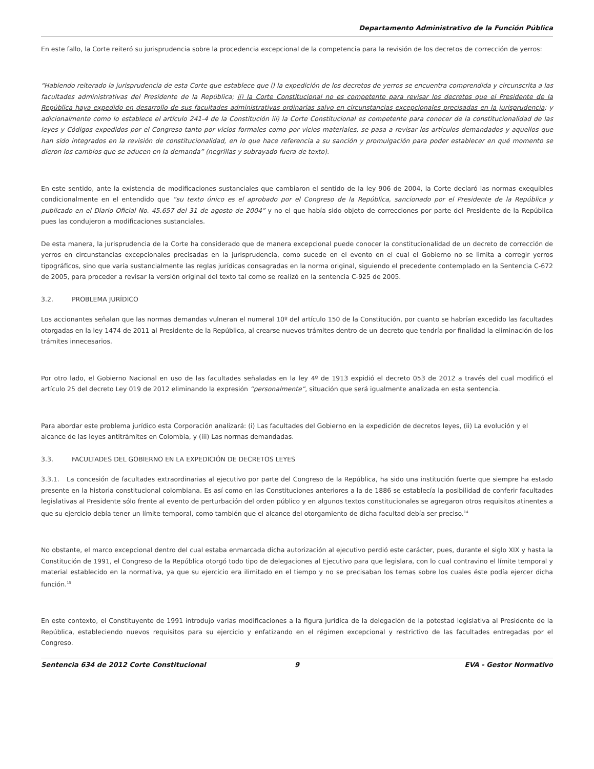Departamento Administrativo de la Función Pública
En este fallo, la Corte reiteró su jurisprudencia sobre la procedencia excepcional de la competencia para la revisión de los decretos de corrección de yerros:
“Habiendo reiterado la jurisprudencia de esta Corte que establece que i) la expedición de los decretos de yerros se encuentra comprendida y circunscrita a las facultades administrativas del Presidente de la República; ii) la Corte Constitucional no es competente para revisar los decretos que el Presidente de la República haya expedido en desarrollo de sus facultades administrativas ordinarias salvo en circunstancias excepcionales precisadas en la jurisprudencia; y adicionalmente como lo establece el artículo 241-4 de la Constitución iii) la Corte Constitucional es competente para conocer de la constitucionalidad de las leyes y Códigos expedidos por el Congreso tanto por vicios formales como por vicios materiales, se pasa a revisar los artículos demandados y aquellos que han sido integrados en la revisión de constitucionalidad, en lo que hace referencia a su sanción y promulgación para poder establecer en qué momento se dieron los cambios que se aducen en la demanda” (negrillas y subrayado fuera de texto).
En este sentido, ante la existencia de modificaciones sustanciales que cambiaron el sentido de la ley 906 de 2004, la Corte declaró las normas exequibles condicionalmente en el entendido que “su texto único es el aprobado por el Congreso de la República, sancionado por el Presidente de la República y publicado en el Diario Oficial No. 45.657 del 31 de agosto de 2004” y no el que había sido objeto de correcciones por parte del Presidente de la República pues las condujeron a modificaciones sustanciales.
De esta manera, la jurisprudencia de la Corte ha considerado que de manera excepcional puede conocer la constitucionalidad de un decreto de corrección de yerros en circunstancias excepcionales precisadas en la jurisprudencia, como sucede en el evento en el cual el Gobierno no se limita a corregir yerros tipográficos, sino que varía sustancialmente las reglas jurídicas consagradas en la norma original, siguiendo el precedente contemplado en la Sentencia C-672 de 2005, para proceder a revisar la versión original del texto tal como se realizó en la sentencia C-925 de 2005.
3.2. PROBLEMA JURÍDICO
Los accionantes señalan que las normas demandas vulneran el numeral 10º del artículo 150 de la Constitución, por cuanto se habrían excedido las facultades otorgadas en la ley 1474 de 2011 al Presidente de la República, al crearse nuevos trámites dentro de un decreto que tendría por finalidad la eliminación de los trámites innecesarios.
Por otro lado, el Gobierno Nacional en uso de las facultades señaladas en la ley 4º de 1913 expidió el decreto 053 de 2012 a través del cual modificó el artículo 25 del decreto Ley 019 de 2012 eliminando la expresión “personalmente”, situación que será igualmente analizada en esta sentencia.
Para abordar este problema jurídico esta Corporación analizará: (i) Las facultades del Gobierno en la expedición de decretos leyes, (ii) La evolución y el alcance de las leyes antitrámites en Colombia, y (iii) Las normas demandadas.
3.3. FACULTADES DEL GOBIERNO EN LA EXPEDICIÓN DE DECRETOS LEYES
3.3.1. La concesión de facultades extraordinarias al ejecutivo por parte del Congreso de la República, ha sido una institución fuerte que siempre ha estado presente en la historia constitucional colombiana. Es así como en las Constituciones anteriores a la de 1886 se establecía la posibilidad de conferir facultades legislativas al Presidente sólo frente al evento de perturbación del orden público y en algunos textos constitucionales se agregaron otros requisitos atinentes a que su ejercicio debía tener un límite temporal, como también que el alcance del otorgamiento de dicha facultad debía ser preciso.<sup>14</sup>
No obstante, el marco excepcional dentro del cual estaba enmarcada dicha autorización al ejecutivo perdió este carácter, pues, durante el siglo XIX y hasta la Constitución de 1991, el Congreso de la República otorgó todo tipo de delegaciones al Ejecutivo para que legislara, con lo cual contravino el límite temporal y material establecido en la normativa, ya que su ejercicio era ilimitado en el tiempo y no se precisaban los temas sobre los cuales éste podía ejercer dicha función.<sup>15</sup>
En este contexto, el Constituyente de 1991 introdujo varias modificaciones a la figura jurídica de la delegación de la potestad legislativa al Presidente de la República, estableciendo nuevos requisitos para su ejercicio y enfatizando en el régimen excepcional y restrictivo de las facultades entregadas por el Congreso.
Sentencia 634 de 2012 Corte Constitucional
9 EVA - Gestor Normativo